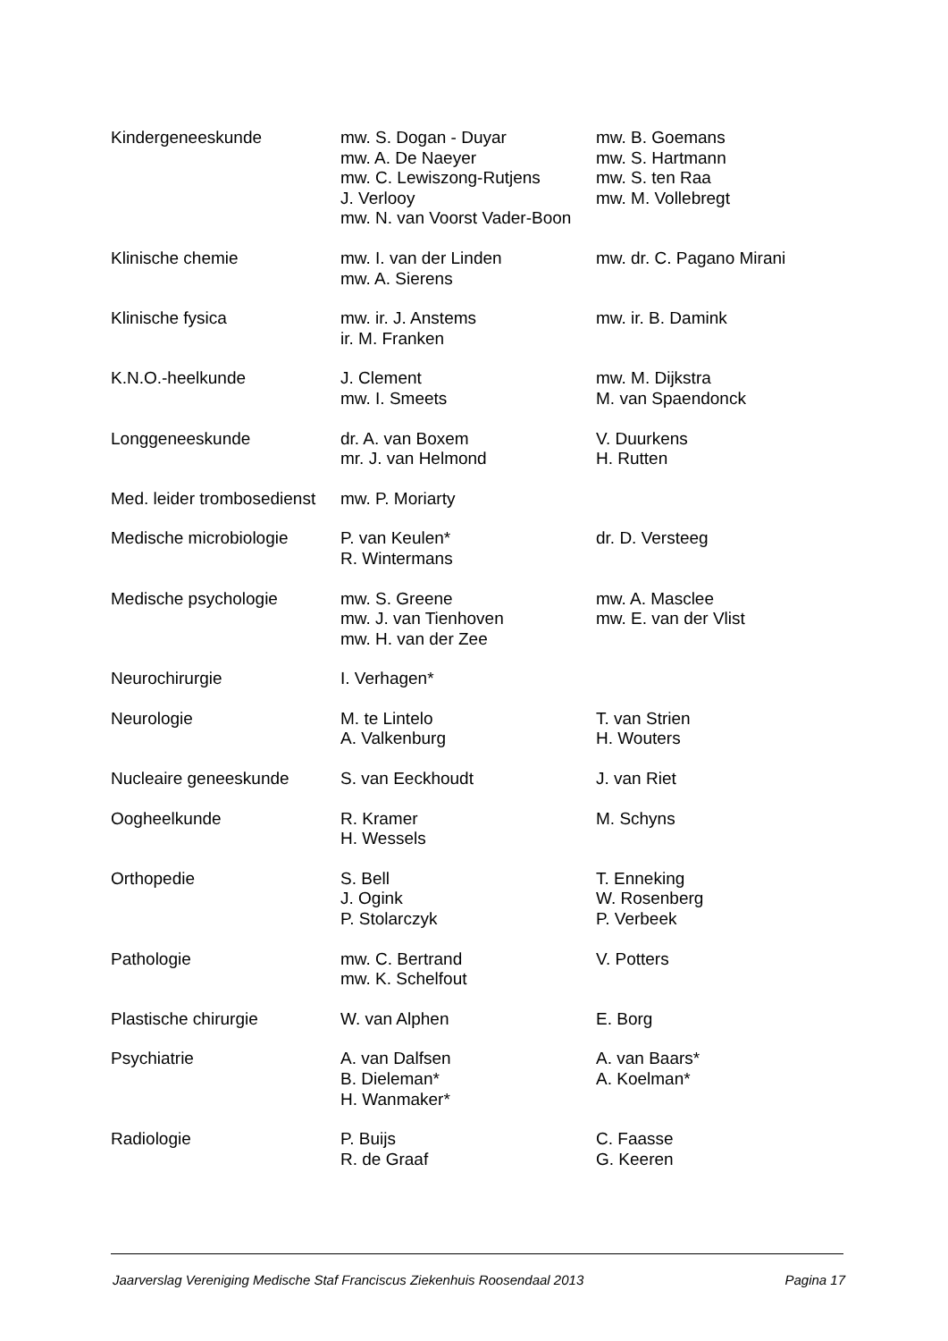| Kindergeneeskunde | mw. S. Dogan - Duyar mw. A. De Naeyer mw. C. Lewiszong-Rutjens J. Verlooy mw. N. van Voorst Vader-Boon | mw. B. Goemans mw. S. Hartmann mw. S. ten Raa mw. M. Vollebregt |
| Klinische chemie | mw. I. van der Linden mw. A. Sierens | mw. dr. C. Pagano Mirani |
| Klinische fysica | mw. ir. J. Anstems ir. M. Franken | mw. ir. B. Damink |
| K.N.O.-heelkunde | J. Clement mw. I. Smeets | mw. M. Dijkstra M. van Spaendonck |
| Longgeneeskunde | dr. A. van Boxem mr. J. van Helmond | V. Duurkens H. Rutten |
| Med. leider trombosedienst | mw. P. Moriarty | |
| Medische microbiologie | P. van Keulen* R. Wintermans | dr. D. Versteeg |
| Medische psychologie | mw. S. Greene mw. J. van Tienhoven mw. H. van der Zee | mw. A. Masclee mw. E. van der Vlist |
| Neurochirurgie | I. Verhagen* | |
| Neurologie | M. te Lintelo A. Valkenburg | T. van Strien H. Wouters |
| Nucleaire geneeskunde | S. van Eeckhoudt | J. van Riet |
| Oogheelkunde | R. Kramer H. Wessels | M. Schyns |
| Orthopedie | S. Bell J. Ogink P. Stolarczyk | T. Enneking W. Rosenberg P. Verbeek |
| Pathologie | mw. C. Bertrand mw. K. Schelfout | V. Potters |
| Plastische chirurgie | W. van Alphen | E. Borg |
| Psychiatrie | A. van Dalfsen B. Dieleman* H. Wanmaker* | A. van Baars* A. Koelman* |
| Radiologie | P. Buijs R. de Graaf | C. Faasse G. Keeren |
Jaarverslag Vereniging Medische Staf Franciscus Ziekenhuis Roosendaal 2013 Pagina 17